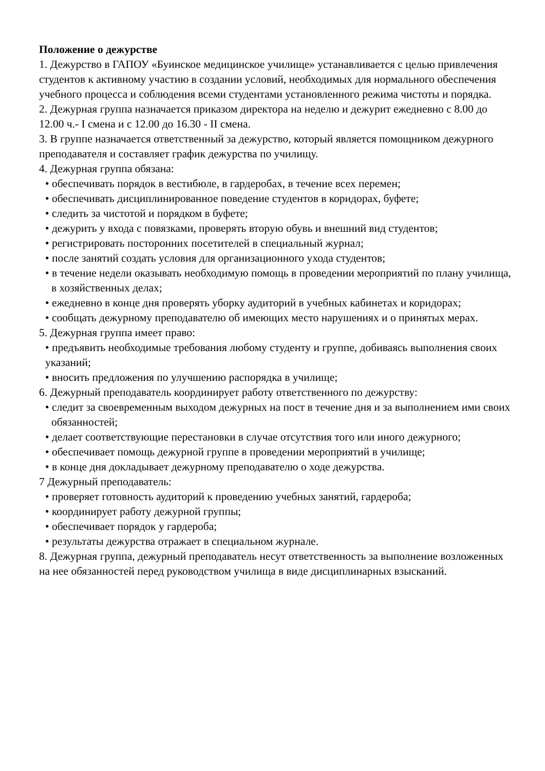Положение о дежурстве
1. Дежурство в ГАПОУ «Буинское медицинское училище» устанавливается с целью привлечения студентов к активному участию в создании условий, необходимых для нормального обеспечения учебного процесса и соблюдения всеми студентами установленного режима чистоты и порядка.
2. Дежурная группа назначается приказом директора на неделю и дежурит ежедневно с 8.00 до 12.00 ч.- I смена и с 12.00 до 16.30 - II смена.
3. В группе назначается ответственный за дежурство, который является помощником дежурного преподавателя и составляет график дежурства по училищу.
4. Дежурная группа обязана:
• обеспечивать порядок в вестибюле, в гардеробах, в течение всех перемен;
• обеспечивать дисциплинированное поведение студентов в коридорах, буфете;
• следить за чистотой и порядком в буфете;
• дежурить у входа с повязками, проверять вторую обувь и внешний вид студентов;
• регистрировать посторонних посетителей в специальный журнал;
• после занятий создать условия для организационного ухода студентов;
• в течение недели оказывать необходимую помощь в проведении мероприятий по плану училища, в хозяйственных делах;
• ежедневно в конце дня проверять уборку аудиторий в учебных кабинетах и коридорах;
• сообщать дежурному преподавателю об имеющих место нарушениях и о принятых мерах.
5. Дежурная группа имеет право:
• предъявить необходимые требования любому студенту и группе, добиваясь выполнения своих указаний;
• вносить предложения по улучшению распорядка в училище;
6. Дежурный преподаватель координирует работу ответственного по дежурству:
• следит за своевременным выходом дежурных на пост в течение дня и за выполнением ими своих обязанностей;
• делает соответствующие перестановки в случае отсутствия того или иного дежурного;
• обеспечивает помощь дежурной группе в проведении мероприятий в училище;
• в конце дня докладывает дежурному преподавателю о ходе дежурства.
7 Дежурный преподаватель:
• проверяет готовность аудиторий к проведению учебных занятий, гардероба;
• координирует работу дежурной группы;
• обеспечивает порядок у гардероба;
• результаты дежурства отражает в специальном журнале.
8. Дежурная группа, дежурный преподаватель несут ответственность за выполнение возложенных на нее обязанностей перед руководством училища в виде дисциплинарных взысканий.